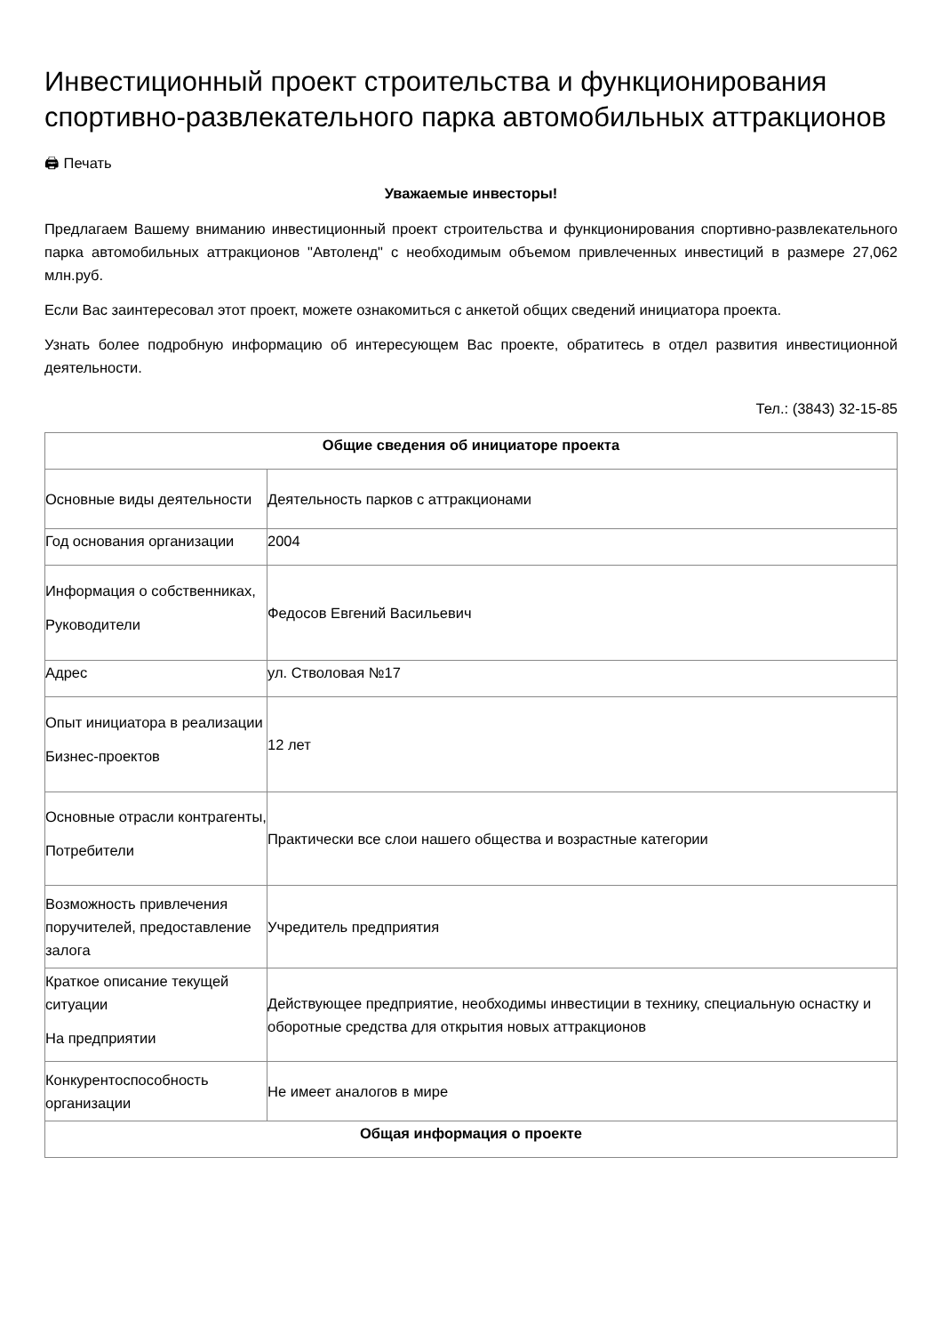Инвестиционный проект строительства и функционирования спортивно-развлекательного парка автомобильных аттракционов
🖨 Печать
Уважаемые инвесторы!
Предлагаем Вашему вниманию инвестиционный проект строительства и функционирования спортивно-развлекательного парка автомобильных аттракционов "Автоленд" с необходимым объемом привлеченных инвестиций в размере 27,062 млн.руб.
Если Вас заинтересовал этот проект, можете ознакомиться с анкетой общих сведений инициатора проекта.
Узнать более подробную информацию об интересующем Вас проекте, обратитесь в отдел развития инвестиционной деятельности.
Тел.: (3843) 32-15-85
| Общие сведения об инициаторе проекта | |
| Основные виды деятельности | Деятельность парков с аттракционами |
| Год основания организации | 2004 |
| Информация о собственниках, Руководители | Федосов Евгений Васильевич |
| Адрес | ул. Стволовая №17 |
| Опыт инициатора в реализации Бизнес-проектов | 12 лет |
| Основные отрасли контрагенты, Потребители | Практически все слои нашего общества и возрастные категории |
| Возможность привлечения поручителей, предоставление залога | Учредитель предприятия |
| Краткое описание текущей ситуации На предприятии | Действующее предприятие, необходимы инвестиции в технику, специальную оснастку и оборотные средства для открытия новых аттракционов |
| Конкурентоспособность организации | Не имеет аналогов в мире |
| Общая информация о проекте | |